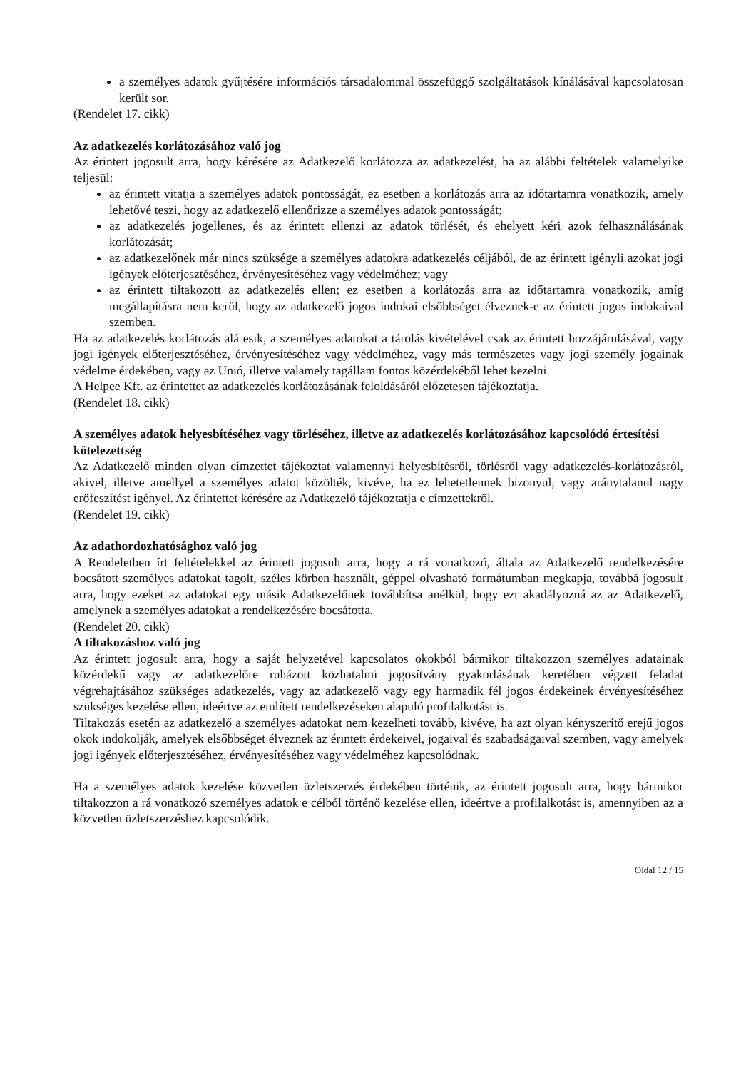a személyes adatok gyűjtésére információs társadalommal összefüggő szolgáltatások kínálásával kapcsolatosan került sor.
(Rendelet 17. cikk)
Az adatkezelés korlátozásához való jog
Az érintett jogosult arra, hogy kérésére az Adatkezelő korlátozza az adatkezelést, ha az alábbi feltételek valamelyike teljesül:
az érintett vitatja a személyes adatok pontosságát, ez esetben a korlátozás arra az időtartamra vonatkozik, amely lehetővé teszi, hogy az adatkezelő ellenőrizze a személyes adatok pontosságát;
az adatkezelés jogellenes, és az érintett ellenzi az adatok törlését, és ehelyett kéri azok felhasználásának korlátozását;
az adatkezelőnek már nincs szüksége a személyes adatokra adatkezelés céljából, de az érintett igényli azokat jogi igények előterjesztéséhez, érvényesítéséhez vagy védelméhez; vagy
az érintett tiltakozott az adatkezelés ellen; ez esetben a korlátozás arra az időtartamra vonatkozik, amíg megállapításra nem kerül, hogy az adatkezelő jogos indokai elsőbbséget élveznek-e az érintett jogos indokaival szemben.
Ha az adatkezelés korlátozás alá esik, a személyes adatokat a tárolás kivételével csak az érintett hozzájárulásával, vagy jogi igények előterjesztéséhez, érvényesítéséhez vagy védelméhez, vagy más természetes vagy jogi személy jogainak védelme érdekében, vagy az Unió, illetve valamely tagállam fontos közérdekéből lehet kezelni.
A Helpee Kft. az érintettet az adatkezelés korlátozásának feloldásáról előzetesen tájékoztatja.
(Rendelet 18. cikk)
A személyes adatok helyesbítéséhez vagy törléséhez, illetve az adatkezelés korlátozásához kapcsolódó értesítési kötelezettség
Az Adatkezelő minden olyan címzettet tájékoztat valamennyi helyesbítésről, törlésről vagy adatkezelés-korlátozásról, akivel, illetve amellyel a személyes adatot közölték, kivéve, ha ez lehetetlennek bizonyul, vagy aránytalanul nagy erőfeszítést igényel. Az érintettet kérésére az Adatkezelő tájékoztatja e címzettekről.
(Rendelet 19. cikk)
Az adathordozhatósághoz való jog
A Rendeletben írt feltételekkel az érintett jogosult arra, hogy a rá vonatkozó, általa az Adatkezelő rendelkezésére bocsátott személyes adatokat tagolt, széles körben használt, géppel olvasható formátumban megkapja, továbbá jogosult arra, hogy ezeket az adatokat egy másik Adatkezelőnek továbbítsa anélkül, hogy ezt akadályozná az az Adatkezelő, amelynek a személyes adatokat a rendelkezésére bocsátotta.
(Rendelet 20. cikk)
A tiltakozáshoz való jog
Az érintett jogosult arra, hogy a saját helyzetével kapcsolatos okokból bármikor tiltakozzon személyes adatainak közérdekű vagy az adatkezelőre ruházott közhatalmi jogosítvány gyakorlásának keretében végzett feladat végrehajtásához szükséges adatkezelés, vagy az adatkezelő vagy egy harmadik fél jogos érdekeinek érvényesítéséhez szükséges kezelése ellen, ideértve az említett rendelkezéseken alapuló profilalkotást is.
Tiltakozás esetén az adatkezelő a személyes adatokat nem kezelheti tovább, kivéve, ha azt olyan kényszerítő erejű jogos okok indokolják, amelyek elsőbbséget élveznek az érintett érdekeivel, jogaival és szabadságaival szemben, vagy amelyek jogi igények előterjesztéséhez, érvényesítéséhez vagy védelméhez kapcsolódnak.
Ha a személyes adatok kezelése közvetlen üzletszerzés érdekében történik, az érintett jogosult arra, hogy bármikor tiltakozzon a rá vonatkozó személyes adatok e célból történő kezelése ellen, ideértve a profilalkotást is, amennyiben az a közvetlen üzletszerzéshez kapcsolódik.
Oldal 12 / 15